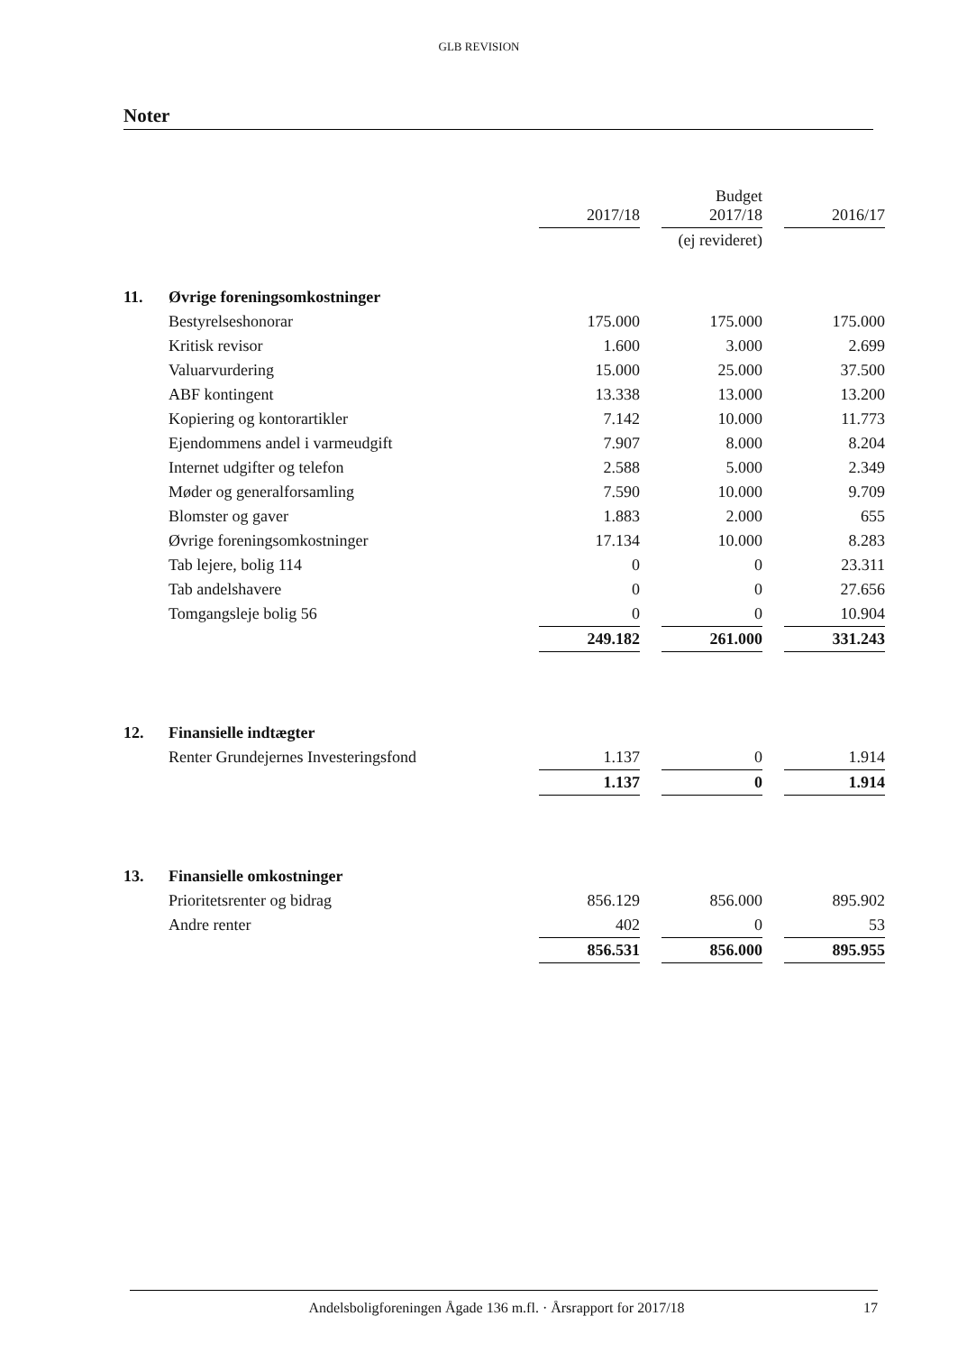GLB REVISION
Noter
| | | 2017/18 | | Budget 2017/18 | | 2016/17 |
| --- | --- | --- | --- | --- | --- | --- |
| | | | | (ej revideret) | | |
| 11. | Øvrige foreningsomkostninger | | | | | |
| | Bestyrelseshonorar | 175.000 | | 175.000 | | 175.000 |
| | Kritisk revisor | 1.600 | | 3.000 | | 2.699 |
| | Valuarvurdering | 15.000 | | 25.000 | | 37.500 |
| | ABF kontingent | 13.338 | | 13.000 | | 13.200 |
| | Kopiering og kontorartikler | 7.142 | | 10.000 | | 11.773 |
| | Ejendommens andel i varmeudgift | 7.907 | | 8.000 | | 8.204 |
| | Internet udgifter og telefon | 2.588 | | 5.000 | | 2.349 |
| | Møder og generalforsamling | 7.590 | | 10.000 | | 9.709 |
| | Blomster og gaver | 1.883 | | 2.000 | | 655 |
| | Øvrige foreningsomkostninger | 17.134 | | 10.000 | | 8.283 |
| | Tab lejere, bolig 114 | 0 | | 0 | | 23.311 |
| | Tab andelshavere | 0 | | 0 | | 27.656 |
| | Tomgangsleje bolig 56 | 0 | | 0 | | 10.904 |
| | | 249.182 | | 261.000 | | 331.243 |
| 12. | Finansielle indtægter | | | | | |
| | Renter Grundejernes Investeringsfond | 1.137 | | 0 | | 1.914 |
| | | 1.137 | | 0 | | 1.914 |
| 13. | Finansielle omkostninger | | | | | |
| | Prioritetsrenter og bidrag | 856.129 | | 856.000 | | 895.902 |
| | Andre renter | 402 | | 0 | | 53 |
| | | 856.531 | | 856.000 | | 895.955 |
Andelsboligforeningen Ågade 136 m.fl. · Årsrapport for 2017/18 17